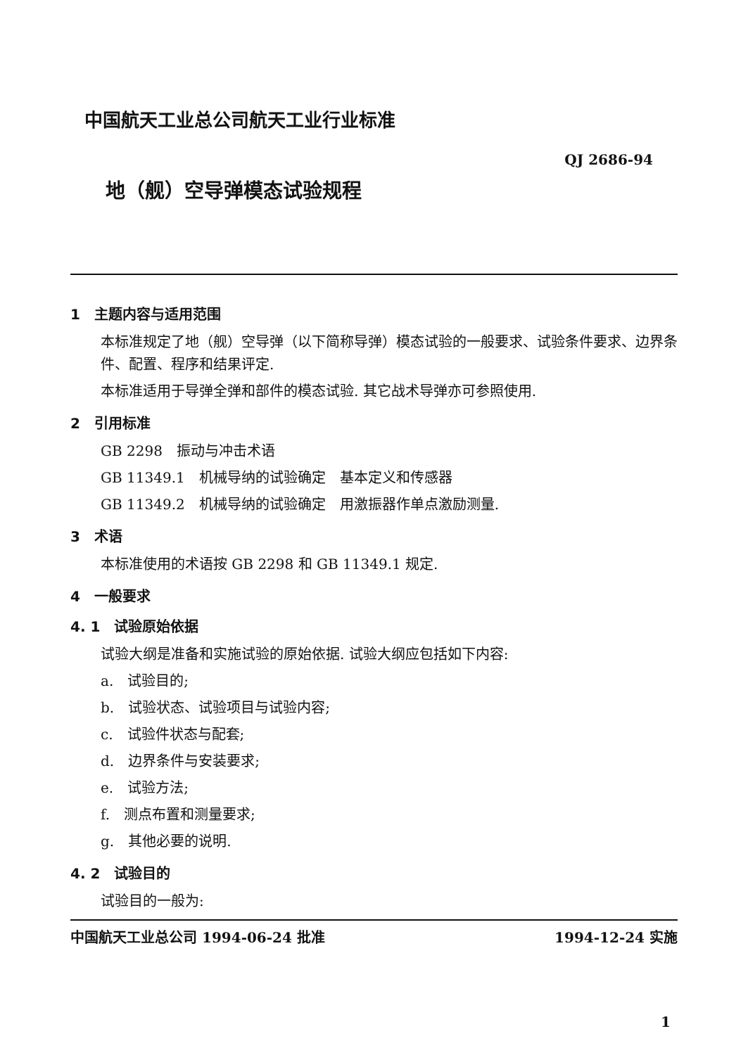中国航天工业总公司航天工业行业标准
QJ 2686-94
地（舰）空导弹模态试验规程
1　主题内容与适用范围
本标准规定了地（舰）空导弹（以下简称导弹）模态试验的一般要求、试验条件要求、边界条件、配置、程序和结果评定.
本标准适用于导弹全弹和部件的模态试验. 其它战术导弹亦可参照使用.
2　引用标准
GB 2298　振动与冲击术语
GB 11349.1　机械导纳的试验确定　基本定义和传感器
GB 11349.2　机械导纳的试验确定　用激振器作单点激励测量.
3　术语
本标准使用的术语按 GB 2298 和 GB 11349.1 规定.
4　一般要求
4. 1　试验原始依据
试验大纲是准备和实施试验的原始依据. 试验大纲应包括如下内容:
a.　试验目的;
b.　试验状态、试验项目与试验内容;
c.　试验件状态与配套;
d.　边界条件与安装要求;
e.　试验方法;
f.　测点布置和测量要求;
g.　其他必要的说明.
4. 2　试验目的
试验目的一般为:
中国航天工业总公司 1994-06-24 批准 1994-12-24 实施
1